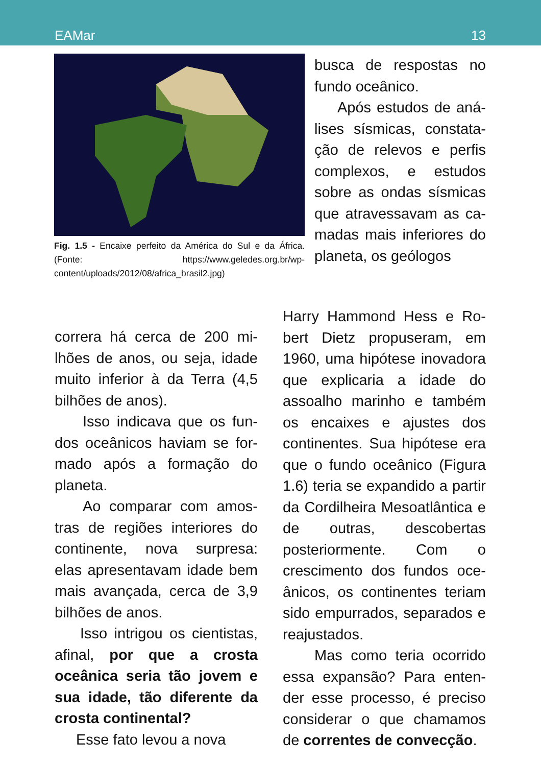EAMar 13
Fig. 1.5 - Encaixe perfeito da América do Sul e da África. (Fonte: https://www.geledes.org.br/wp-content/uploads/2012/08/africa_brasil2.jpg)
busca de respostas no fundo oceânico.
Após estudos de aná­lises sísmicas, constata­ção de relevos e perfis complexos, e estudos sobre as ondas sísmicas que atravessavam as ca­madas mais inferiores do planeta, os geólogos
correra há cerca de 200 mi­lhões de anos, ou seja, idade muito inferior à da Terra (4,5 bilhões de anos).
Isso indicava que os fun­dos oceânicos haviam se for­mado após a formação do planeta.
Ao comparar com amos­tras de regiões interiores do continente, nova surpresa: elas apresentavam idade bem mais avançada, cerca de 3,9 bilhões de anos.
Isso intrigou os cientistas, afinal, por que a crosta oceânica seria tão jovem e sua idade, tão diferente da crosta continental?
Esse fato levou a nova
Harry Hammond Hess e Ro­bert Dietz propuseram, em 1960, uma hipótese inovado­ra que explicaria a idade do assoalho marinho e também os encaixes e ajustes dos continentes. Sua hipótese era que o fundo oceânico (Figura 1.6) teria se expandido a partir da Cordilheira Meso­atlântica e de outras, desco­bertas posteriormente. Com o crescimento dos fundos oce­ânicos, os continentes teriam sido empurrados, separados e reajustados.
Mas como teria ocorrido essa expansão? Para enten­der esse processo, é preciso considerar o que chamamos de correntes de convecção.